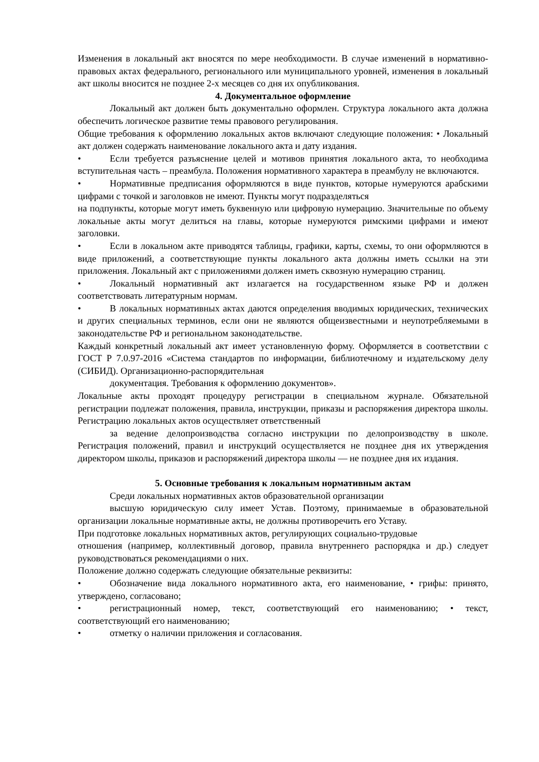Изменения в локальный акт вносятся по мере необходимости. В случае изменений в нормативно-правовых актах федерального, регионального или муниципального уровней, изменения в локальный акт школы вносится не позднее 2-х месяцев со дня их опубликования.
4. Документальное оформление
Локальный акт должен быть документально оформлен. Структура локального акта должна обеспечить логическое развитие темы правового регулирования.
Общие требования к оформлению локальных актов включают следующие положения: • Локальный акт должен содержать наименование локального акта и дату издания.
• Если требуется разъяснение целей и мотивов принятия локального акта, то необходима вступительная часть – преамбула. Положения нормативного характера в преамбулу не включаются.
• Нормативные предписания оформляются в виде пунктов, которые нумеруются арабскими цифрами с точкой и заголовков не имеют. Пункты могут подразделяться
на подпункты, которые могут иметь буквенную или цифровую нумерацию. Значительные по объему локальные акты могут делиться на главы, которые нумеруются римскими цифрами и имеют заголовки.
• Если в локальном акте приводятся таблицы, графики, карты, схемы, то они оформляются в виде приложений, а соответствующие пункты локального акта должны иметь ссылки на эти приложения. Локальный акт с приложениями должен иметь сквозную нумерацию страниц.
• Локальный нормативный акт излагается на государственном языке РФ и должен соответствовать литературным нормам.
• В локальных нормативных актах даются определения вводимых юридических, технических и других специальных терминов, если они не являются общеизвестными и неупотребляемыми в законодательстве РФ и региональном законодательстве.
Каждый конкретный локальный акт имеет установленную форму. Оформляется в соответствии с ГОСТ Р 7.0.97-2016 «Система стандартов по информации, библиотечному и издательскому делу (СИБИД). Организационно-распорядительная
документация. Требования к оформлению документов».
Локальные акты проходят процедуру регистрации в специальном журнале. Обязательной регистрации подлежат положения, правила, инструкции, приказы и распоряжения директора школы. Регистрацию локальных актов осуществляет ответственный
за ведение делопроизводства согласно инструкции по делопроизводству в школе. Регистрация положений, правил и инструкций осуществляется не позднее дня их утверждения директором школы, приказов и распоряжений директора школы — не позднее дня их издания.
5. Основные требования к локальным нормативным актам
Среди локальных нормативных актов образовательной организации
высшую юридическую силу имеет Устав. Поэтому, принимаемые в образовательной организации локальные нормативные акты, не должны противоречить его Уставу.
При подготовке локальных нормативных актов, регулирующих социально-трудовые
отношения (например, коллективный договор, правила внутреннего распорядка и др.) следует руководствоваться рекомендациями о них.
Положение должно содержать следующие обязательные реквизиты:
• Обозначение вида локального нормативного акта, его наименование, • грифы: принято, утверждено, согласовано;
• регистрационный номер, текст, соответствующий его наименованию; • текст, соответствующий его наименованию;
• отметку о наличии приложения и согласования.